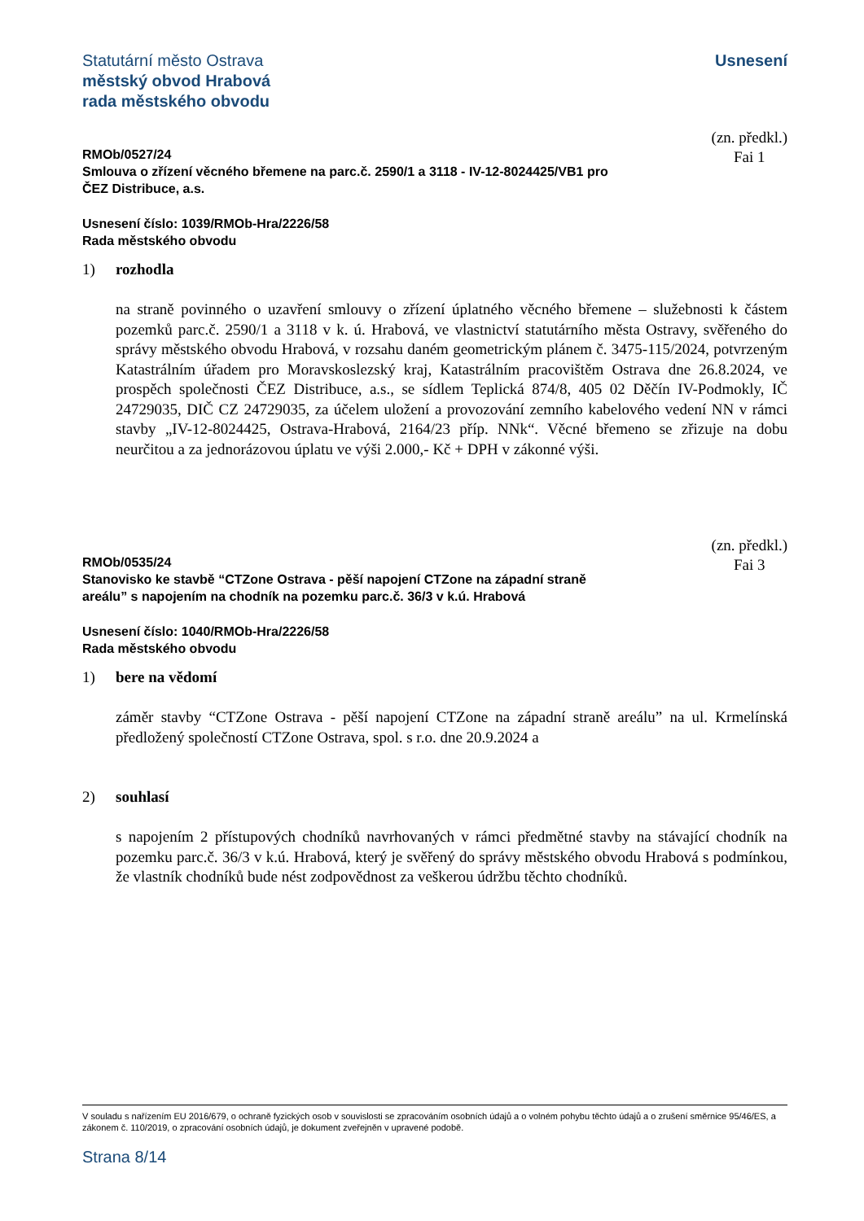Statutární město Ostrava
městský obvod Hrabová
rada městského obvodu
Usnesení
RMOb/0527/24
Smlouva o zřízení věcného břemene na parc.č. 2590/1 a 3118 - IV-12-8024425/VB1 pro
ČEZ Distribuce, a.s.
(zn. předkl.)
Fai 1
Usnesení číslo: 1039/RMOb-Hra/2226/58
Rada městského obvodu
1) rozhodla
na straně povinného o uzavření smlouvy o zřízení úplatného věcného břemene – služebnosti k částem pozemků parc.č. 2590/1 a 3118 v k. ú. Hrabová, ve vlastnictví statutárního města Ostravy, svěřeného do správy městského obvodu Hrabová, v rozsahu daném geometrickým plánem č. 3475-115/2024, potvrzeným Katastrálním úřadem pro Moravskoslezský kraj, Katastrálním pracovištěm Ostrava dne 26.8.2024, ve prospěch společnosti ČEZ Distribuce, a.s., se sídlem Teplická 874/8, 405 02 Děčín IV-Podmokly, IČ 24729035, DIČ CZ 24729035, za účelem uložení a provozování zemního kabelového vedení NN v rámci stavby „IV-12-8024425, Ostrava-Hrabová, 2164/23 příp. NNk“. Věcné břemeno se zřizuje na dobu neurčitou a za jednorázovou úplatu ve výši 2.000,- Kč + DPH v zákonné výši.
RMOb/0535/24
Stanovisko ke stavbě “CTZone Ostrava - pěší napojení CTZone na západní straně
areálu” s napojením na chodník na pozemku parc.č. 36/3 v k.ú. Hrabová
(zn. předkl.)
Fai 3
Usnesení číslo: 1040/RMOb-Hra/2226/58
Rada městského obvodu
1) bere na vědomí
záměr stavby “CTZone Ostrava - pěší napojení CTZone na západní straně areálu” na ul. Krmelínská předložený společností CTZone Ostrava, spol. s r.o. dne 20.9.2024 a
2) souhlasí
s napojením 2 přístupových chodníků navrhovaných v rámci předmětné stavby na stávající chodník na pozemku parc.č. 36/3 v k.ú. Hrabová, který je svěřený do správy městského obvodu Hrabová s podmínkou, že vlastník chodníků bude nést zodpovědnost za veškerou údržbu těchto chodníků.
V souladu s nařízením EU 2016/679, o ochraně fyzických osob v souvislosti se zpracováním osobních údajů a o volném pohybu těchto údajů a o zrušení směrnice 95/46/ES, a zákonem č. 110/2019, o zpracování osobních údajů, je dokument zveřejněn v upravené podobě.
Strana 8/14